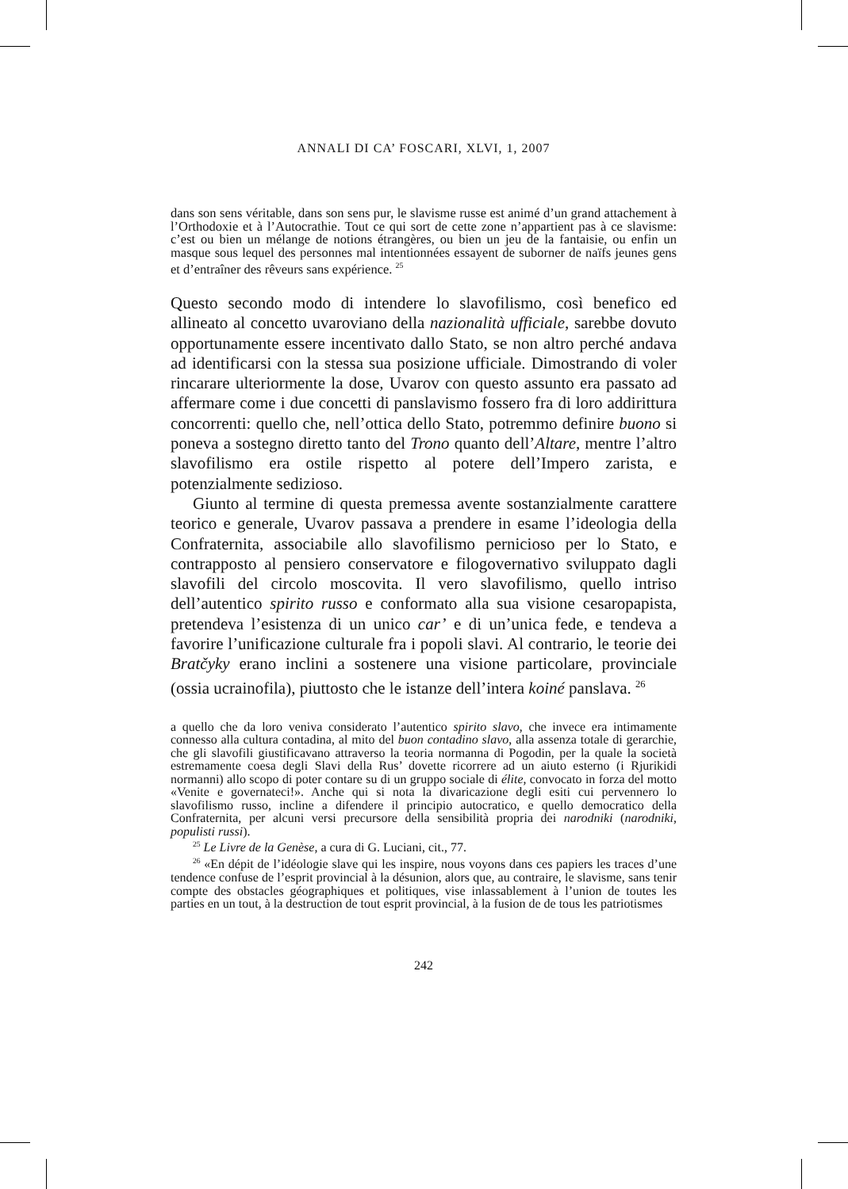ANNALI DI CA’ FOSCARI, XLVI, 1, 2007
dans son sens véritable, dans son sens pur, le slavisme russe est animé d’un grand attachement à l’Orthodoxie et à l’Autocrathie. Tout ce qui sort de cette zone n’appartient pas à ce slavisme: c’est ou bien un mélange de notions étrangères, ou bien un jeu de la fantaisie, ou enfin un masque sous lequel des personnes mal intentionnées essayent de suborner de naïfs jeunes gens et d’entraîner des rêveurs sans expérience. <sup>25</sup>
Questo secondo modo di intendere lo slavofilismo, così benefico ed allineato al concetto uvaroviano della nazionalità ufficiale, sarebbe dovuto opportunamente essere incentivato dallo Stato, se non altro perché andava ad identificarsi con la stessa sua posizione ufficiale. Dimostrando di voler rincarare ulteriormente la dose, Uvarov con questo assunto era passato ad affermare come i due concetti di panslavismo fossero fra di loro addirittura concorrenti: quello che, nell’ottica dello Stato, potremmo definire buono si poneva a sostegno diretto tanto del Trono quanto dell’Altare, mentre l’altro slavofilismo era ostile rispetto al potere dell’Impero zarista, e potenzialmente sedizioso.
Giunto al termine di questa premessa avente sostanzialmente carattere teorico e generale, Uvarov passava a prendere in esame l’ideologia della Confraternita, associabile allo slavofilismo pernicioso per lo Stato, e contrapposto al pensiero conservatore e filogovernativo sviluppato dagli slavofili del circolo moscovita. Il vero slavofilismo, quello intriso dell’autentico spirito russo e conformato alla sua visione cesaropapista, pretendeva l’esistenza di un unico car’ e di un’unica fede, e tendeva a favorire l’unificazione culturale fra i popoli slavi. Al contrario, le teorie dei Bratčyky erano inclini a sostenere una visione particolare, provinciale (ossia ucrainofila), piuttosto che le istanze dell’intera koiné panslava. <sup>26</sup>
a quello che da loro veniva considerato l’autentico spirito slavo, che invece era intimamente connesso alla cultura contadina, al mito del buon contadino slavo, alla assenza totale di gerarchie, che gli slavofili giustificavano attraverso la teoria normanna di Pogodin, per la quale la società estremamente coesa degli Slavi della Rus’ dovette ricorrere ad un aiuto esterno (i Rjurikidi normanni) allo scopo di poter contare su di un gruppo sociale di élite, convocato in forza del motto «Venite e governateci!». Anche qui si nota la divaricazione degli esiti cui pervennero lo slavofilismo russo, incline a difendere il principio autocratico, e quello democratico della Confraternita, per alcuni versi precursore della sensibilità propria dei narodniki (narodniki, populisti russi).
<sup>25</sup> Le Livre de la Genèse, a cura di G. Luciani, cit., 77.
<sup>26</sup> «En dépit de l’idéologie slave qui les inspire, nous voyons dans ces papiers les traces d’une tendence confuse de l’esprit provincial à la désunion, alors que, au contraire, le slavisme, sans tenir compte des obstacles géographiques et politiques, vise inlassablement à l’union de toutes les parties en un tout, à la destruction de tout esprit provincial, à la fusion de de tous les patriotismes
242